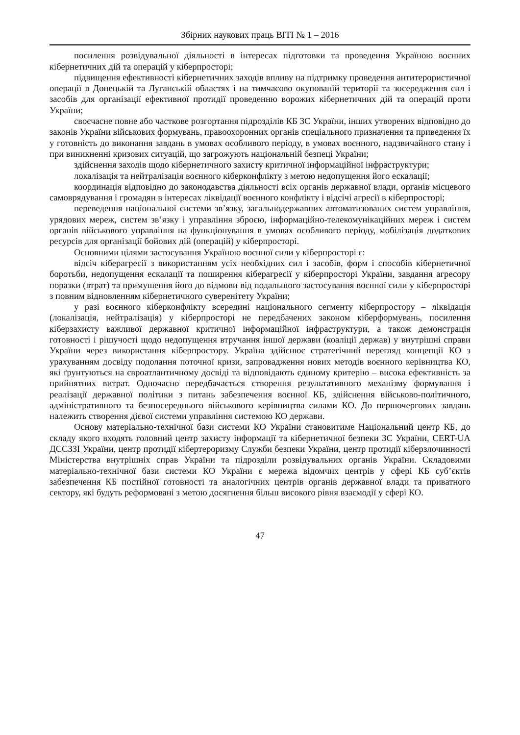Збірник наукових праць ВІТІ № 1 – 2016
посилення розвідувальної діяльності в інтересах підготовки та проведення Україною воєнних кібернетичних дій та операцій у кіберпросторі;
підвищення ефективності кібернетичних заходів впливу на підтримку проведення антитерористичної операції в Донецькій та Луганській областях і на тимчасово окупованій території та зосередження сил і засобів для організації ефективної протидії проведенню ворожих кібернетичних дій та операцій проти України;
своєчасне повне або часткове розгортання підрозділів КБ ЗС України, інших утворених відповідно до законів України військових формувань, правоохоронних органів спеціального призначення та приведення їх у готовність до виконання завдань в умовах особливого періоду, в умовах воєнного, надзвичайного стану і при виникненні кризових ситуацій, що загрожують національній безпеці України;
здійснення заходів щодо кібернетичного захисту критичної інформаційної інфраструктури;
локалізація та нейтралізація воєнного кіберконфлікту з метою недопущення його ескалації;
координація відповідно до законодавства діяльності всіх органів державної влади, органів місцевого самоврядування і громадян в інтересах ліквідації воєнного конфлікту і відсічі агресії в кіберпросторі;
переведення національної системи зв’язку, загальнодержавних автоматизованих систем управління, урядових мереж, систем зв’язку і управління зброєю, інформаційно-телекомунікаційних мереж і систем органів військового управління на функціонування в умовах особливого періоду, мобілізація додаткових ресурсів для організації бойових дій (операцій) у кіберпросторі.
Основними цілями застосування Україною воєнної сили у кіберпросторі є:
відсіч кіберагресії з використанням усіх необхідних сил і засобів, форм і способів кібернетичної боротьби, недопущення ескалації та поширення кіберагресії у кіберпросторі України, завдання агресору поразки (втрат) та примушення його до відмови від подальшого застосування воєнної сили у кіберпросторі з повним відновленням кібернетичного суверенітету України;
у разі воєнного кіберконфлікту всередині національного сегменту кіберпростору – ліквідація (локалізація, нейтралізація) у кіберпросторі не передбачених законом кіберформувань, посилення кіберзахисту важливої державної критичної інформаційної інфраструктури, а також демонстрація готовності і рішучості щодо недопущення втручання іншої держави (коаліції держав) у внутрішні справи України через використання кіберпростору. Україна здійснює стратегічний перегляд концепції КО з урахуванням досвіду подолання поточної кризи, запровадження нових методів воєнного керівництва КО, які ґрунтуються на євроатлантичному досвіді та відповідають єдиному критерію – висока ефективність за прийнятних витрат. Одночасно передбачається створення результативного механізму формування і реалізації державної політики з питань забезпечення воєнної КБ, здійснення військово-політичного, адміністративного та безпосереднього військового керівництва силами КО. До першочергових завдань належить створення дієвої системи управління системою КО держави.
Основу матеріально-технічної бази системи КО України становитиме Національний центр КБ, до складу якого входять головний центр захисту інформації та кібернетичної безпеки ЗС України, CERT-UA ДССЗЗІ України, центр протидії кібертероризму Служби безпеки України, центр протидії кіберзлочинності Міністерства внутрішніх справ України та підрозділи розвідувальних органів України. Складовими матеріально-технічної бази системи КО України є мережа відомчих центрів у сфері КБ суб’єктів забезпечення КБ постійної готовності та аналогічних центрів органів державної влади та приватного сектору, які будуть реформовані з метою досягнення більш високого рівня взаємодії у сфері КО.
47